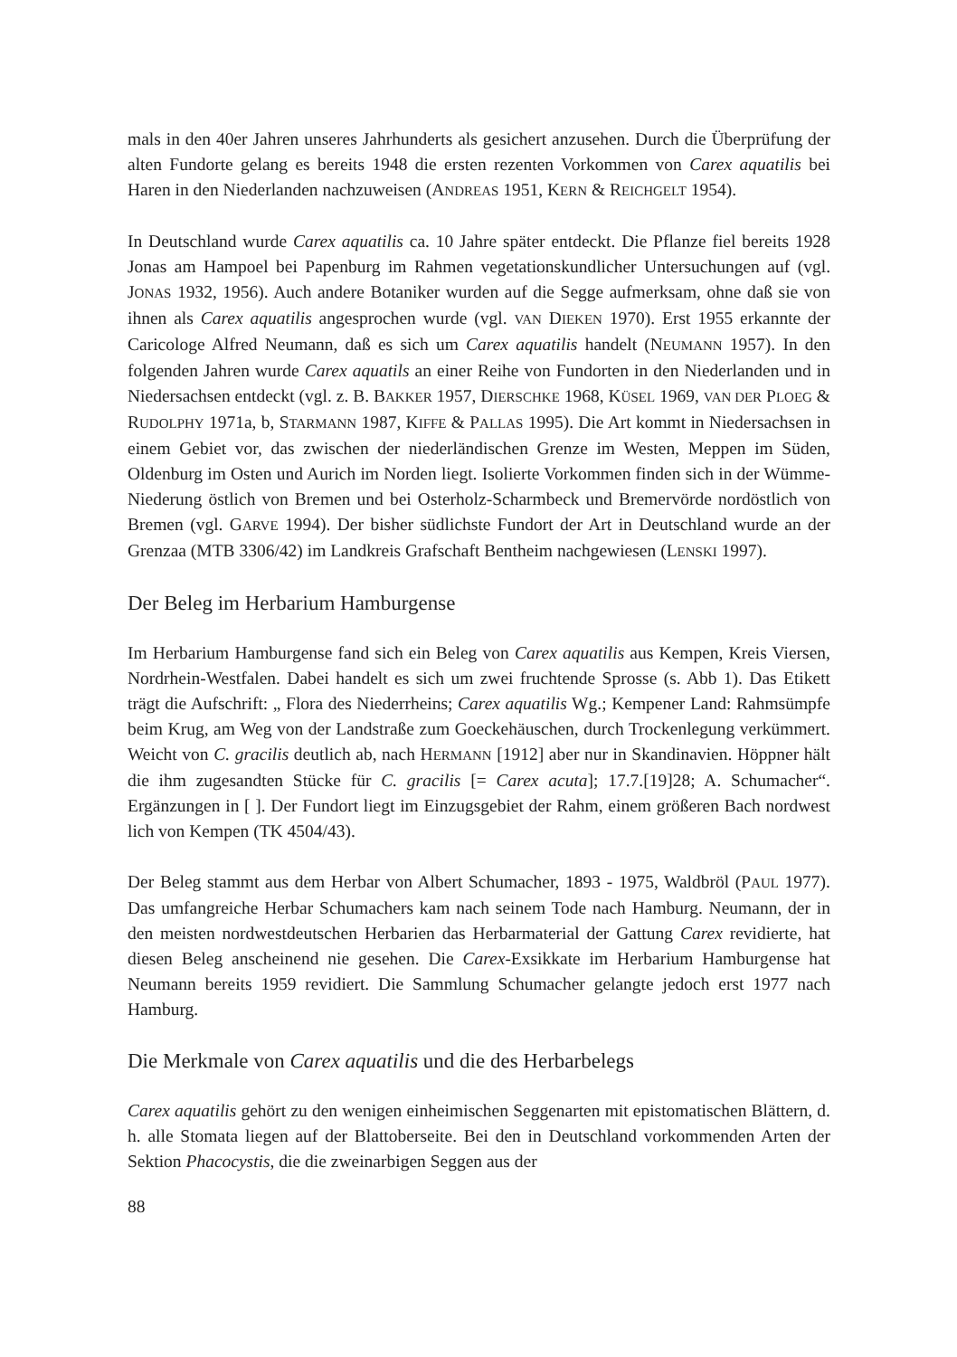mals in den 40er Jahren unseres Jahrhunderts als gesichert anzusehen. Durch die Überprüfung der alten Fundorte gelang es bereits 1948 die ersten rezenten Vorkommen von Carex aquatilis bei Haren in den Niederlanden nachzuweisen (ANDREAS 1951, KERN & REICHGELT 1954).
In Deutschland wurde Carex aquatilis ca. 10 Jahre später entdeckt. Die Pflanze fiel bereits 1928 Jonas am Hampoel bei Papenburg im Rahmen vegetationskundlicher Untersuchungen auf (vgl. JONAS 1932, 1956). Auch andere Botaniker wurden auf die Segge aufmerksam, ohne daß sie von ihnen als Carex aquatilis angesprochen wurde (vgl. VAN DIEKEN 1970). Erst 1955 erkannte der Caricologe Alfred Neumann, daß es sich um Carex aquatilis handelt (NEUMANN 1957). In den folgenden Jahren wurde Carex aquatils an einer Reihe von Fundorten in den Niederlanden und in Niedersachsen entdeckt (vgl. z. B. BAKKER 1957, DIERSCHKE 1968, KÜSEL 1969, VAN DER PLOEG & RUDOLPHY 1971a, b, STARMANN 1987, KIFFE & PALLAS 1995). Die Art kommt in Niedersachsen in einem Gebiet vor, das zwischen der niederländischen Grenze im Westen, Meppen im Süden, Oldenburg im Osten und Aurich im Norden liegt. Isolierte Vorkommen finden sich in der Wümme-Niederung östlich von Bremen und bei Osterholz-Scharmbeck und Bremervörde nordöstlich von Bremen (vgl. GARVE 1994). Der bisher südlichste Fundort der Art in Deutschland wurde an der Grenzaa (MTB 3306/42) im Landkreis Grafschaft Bentheim nachgewiesen (LENSKI 1997).
Der Beleg im Herbarium Hamburgense
Im Herbarium Hamburgense fand sich ein Beleg von Carex aquatilis aus Kempen, Kreis Viersen, Nordrhein-Westfalen. Dabei handelt es sich um zwei fruchtende Sprosse (s. Abb 1). Das Etikett trägt die Aufschrift: „ Flora des Niederrheins; Carex aquatilis Wg.; Kempener Land: Rahmsümpfe beim Krug, am Weg von der Landstraße zum Goeckehäuschen, durch Trockenlegung verkümmert. Weicht von C. gracilis deutlich ab, nach HERMANN [1912] aber nur in Skandinavien. Höppner hält die ihm zugesandten Stücke für C. gracilis [= Carex acuta]; 17.7.[19]28; A. Schumacher“. Ergänzungen in [ ]. Der Fundort liegt im Einzugsgebiet der Rahm, einem größeren Bach nordwest lich von Kempen (TK 4504/43).
Der Beleg stammt aus dem Herbar von Albert Schumacher, 1893 - 1975, Waldbröl (PAUL 1977). Das umfangreiche Herbar Schumachers kam nach seinem Tode nach Hamburg. Neumann, der in den meisten nordwestdeutschen Herbarien das Herbarmaterial der Gattung Carex revidierte, hat diesen Beleg anscheinend nie gesehen. Die Carex-Exsikkate im Herbarium Hamburgense hat Neumann bereits 1959 revidiert. Die Sammlung Schumacher gelangte jedoch erst 1977 nach Hamburg.
Die Merkmale von Carex aquatilis und die des Herbarbelegs
Carex aquatilis gehört zu den wenigen einheimischen Seggenarten mit epistomatischen Blättern, d. h. alle Stomata liegen auf der Blattoberseite. Bei den in Deutschland vorkommenden Arten der Sektion Phacocystis, die die zweinarbigen Seggen aus der
88